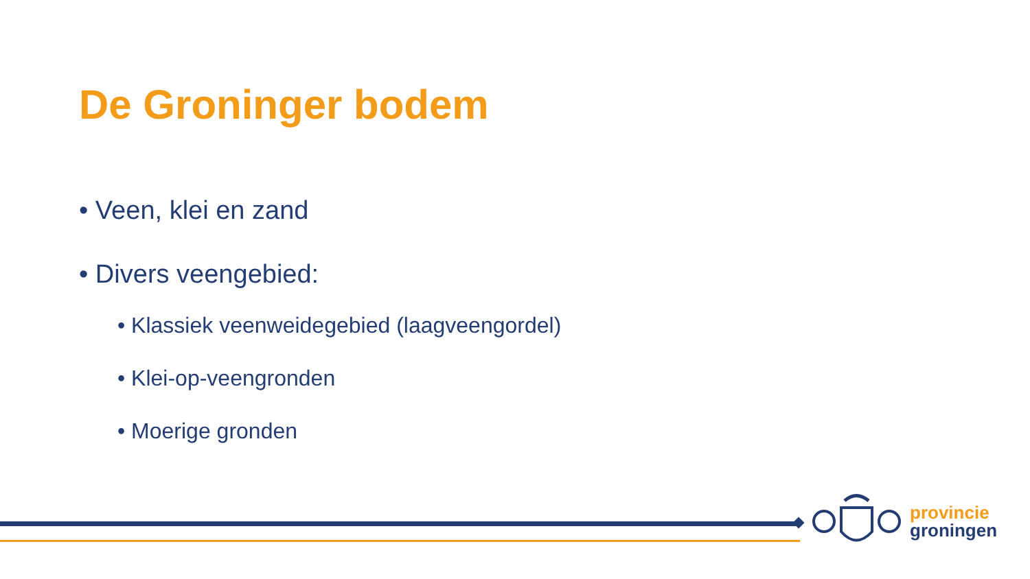De Groninger bodem
• Veen, klei en zand
• Divers veengebied:
• Klassiek veenweidegebied (laagveengordel)
• Klei-op-veengronden
• Moerige gronden
provincie
groningen